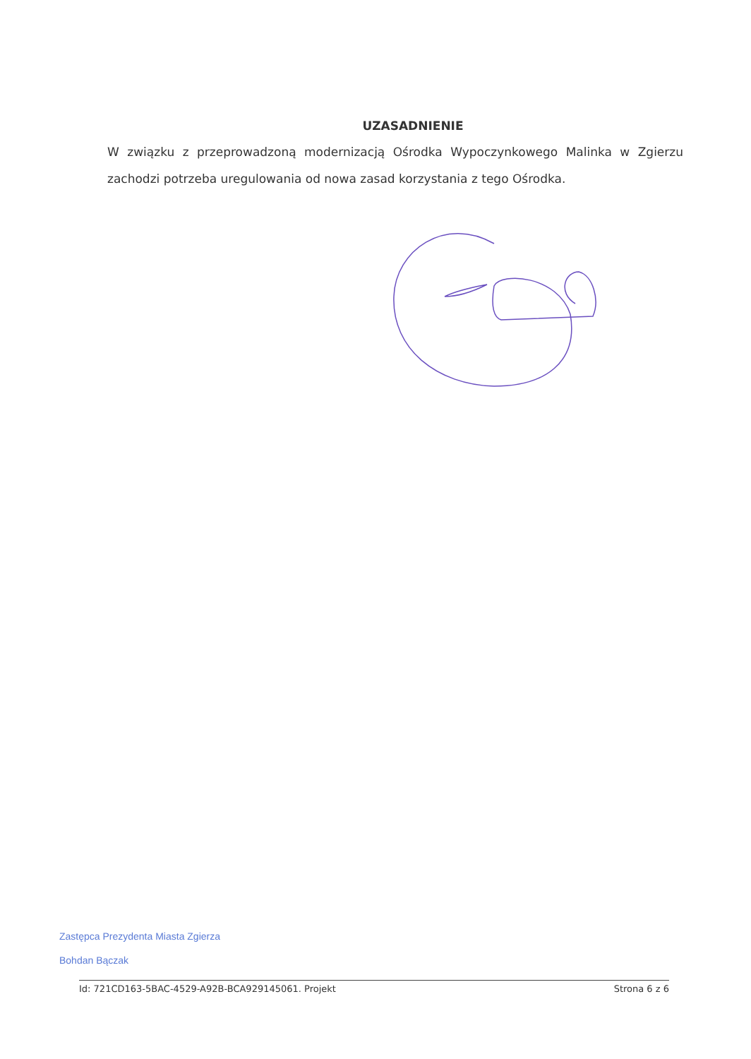UZASADNIENIE
W związku z przeprowadzoną modernizacją Ośrodka Wypoczynkowego Malinka w Zgierzu zachodzi potrzeba uregulowania od nowa zasad korzystania z tego Ośrodka.
Zastępca Prezydenta Miasta Zgierza
Bohdan Bączak
Id: 721CD163-5BAC-4529-A92B-BCA929145061. Projekt Strona 6 z 6